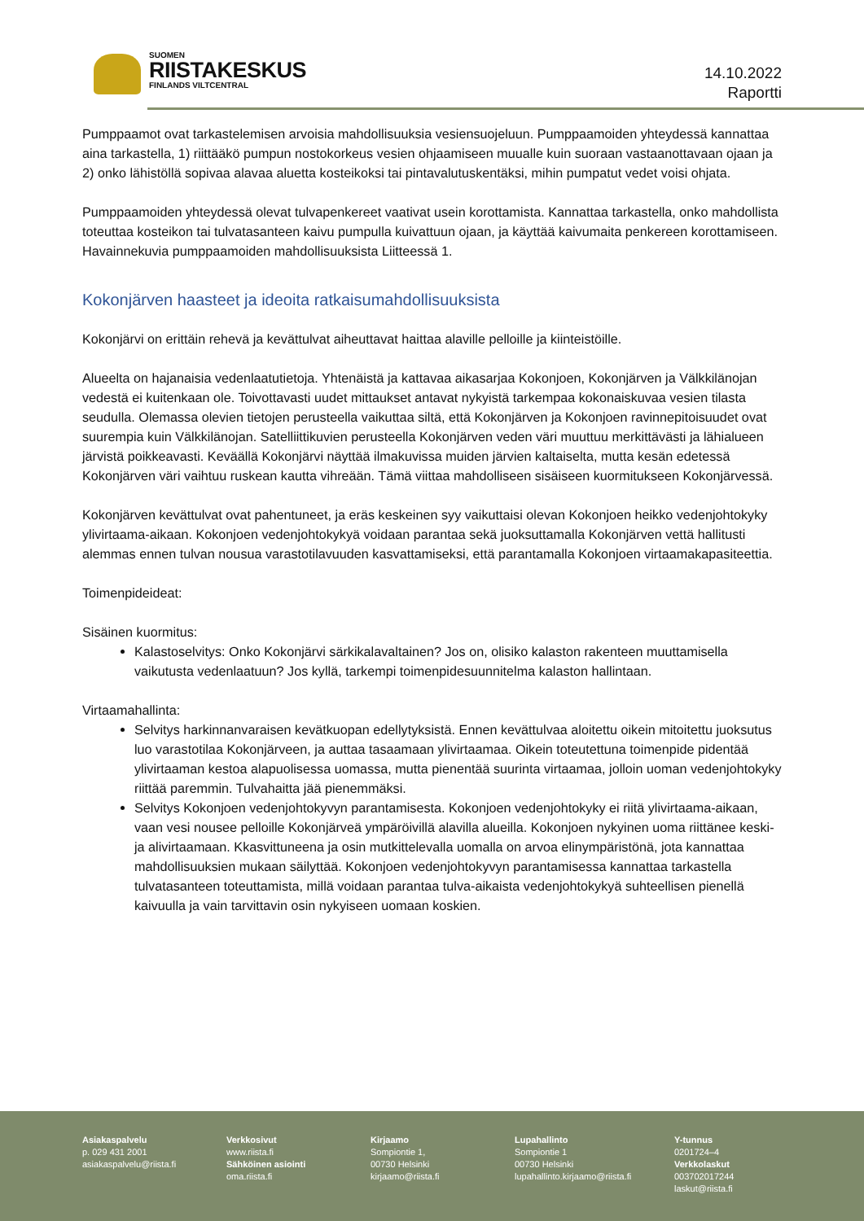SUOMEN
RIISTAKESKUS
FINLANDS VILTCENTRAL
14.10.2022
Raportti
Pumppaamot ovat tarkastelemisen arvoisia mahdollisuuksia vesiensuojeluun. Pumppaamoiden yhteydessä kannattaa aina tarkastella, 1) riittääkö pumpun nostokorkeus vesien ohjaamiseen muualle kuin suoraan vastaanottavaan ojaan ja 2) onko lähistöllä sopivaa alavaa aluetta kosteikoksi tai pintavalutuskentäksi, mihin pumpatut vedet voisi ohjata.
Pumppaamoiden yhteydessä olevat tulvapenkereet vaativat usein korottamista. Kannattaa tarkastella, onko mahdollista toteuttaa kosteikon tai tulvatasanteen kaivu pumpulla kuivattuun ojaan, ja käyttää kaivumaita penkereen korottamiseen. Havainnekuvia pumppaamoiden mahdollisuuksista Liitteessä 1.
Kokonjärven haasteet ja ideoita ratkaisumahdollisuuksista
Kokonjärvi on erittäin rehevä ja kevättulvat aiheuttavat haittaa alaville pelloille ja kiinteistöille.
Alueelta on hajanaisia vedenlaatutietoja. Yhtenäistä ja kattavaa aikasarjaa Kokonjoen, Kokonjärven ja Välkkilänojan vedestä ei kuitenkaan ole. Toivottavasti uudet mittaukset antavat nykyistä tarkempaa kokonaiskuvaa vesien tilasta seudulla. Olemassa olevien tietojen perusteella vaikuttaa siltä, että Kokonjärven ja Kokonjoen ravinnepitoisuudet ovat suurempia kuin Välkkilänojan. Satelliittikuvien perusteella Kokonjärven veden väri muuttuu merkittävästi ja lähialueen järvistä poikkeavasti. Keväällä Kokonjärvi näyttää ilmakuvissa muiden järvien kaltaiselta, mutta kesän edetessä Kokonjärven väri vaihtuu ruskean kautta vihreään. Tämä viittaa mahdolliseen sisäiseen kuormitukseen Kokonjärvessä.
Kokonjärven kevättulvat ovat pahentuneet, ja eräs keskeinen syy vaikuttaisi olevan Kokonjoen heikko vedenjohtokyky ylivirtaama-aikaan. Kokonjoen vedenjohtokykyä voidaan parantaa sekä juoksuttamalla Kokonjärven vettä hallitusti alemmas ennen tulvan nousua varastotilavuuden kasvattamiseksi, että parantamalla Kokonjoen virtaamakapasiteettia.
Toimenpideideat:
Sisäinen kuormitus:
Kalastoselvitys: Onko Kokonjärvi särkikalavaltainen? Jos on, olisiko kalaston rakenteen muuttamisella vaikutusta vedenlaatuun? Jos kyllä, tarkempi toimenpidesuunnitelma kalaston hallintaan.
Virtaamahallinta:
Selvitys harkinnanvaraisen kevätkuopan edellytyksistä. Ennen kevättulvaa aloitettu oikein mitoitettu juoksutus luo varastotilaa Kokonjärveen, ja auttaa tasaamaan ylivirtaamaa. Oikein toteutettuna toimenpide pidentää ylivirtaaman kestoa alapuolisessa uomassa, mutta pienentää suurinta virtaamaa, jolloin uoman vedenjohtokyky riittää paremmin. Tulvahaitta jää pienemmäksi.
Selvitys Kokonjoen vedenjohtokyvyn parantamisesta. Kokonjoen vedenjohtokyky ei riitä ylivirtaama-aikaan, vaan vesi nousee pelloille Kokonjärveä ympäröivillä alavilla alueilla. Kokonjoen nykyinen uoma riittänee keski- ja alivirtaamaan. Kkasvittuneena ja osin mutkittelevalla uomalla on arvoa elinympäristönä, jota kannattaa mahdollisuuksien mukaan säilyttää. Kokonjoen vedenjohtokyvyn parantamisessa kannattaa tarkastella tulvatasanteen toteuttamista, millä voidaan parantaa tulva-aikaista vedenjohtokykyä suhteellisen pienellä kaivuulla ja vain tarvittavin osin nykyiseen uomaan koskien.
Asiakaspalvelu
p. 029 431 2001
asiakaspalvelu@riista.fi
Verkkosivut
www.riista.fi
Sähköinen asiointi
oma.riista.fi
Kirjaamo
Sompiontie 1,
00730 Helsinki
kirjaamo@riista.fi
Lupahallinto
Sompiontie 1
00730 Helsinki
lupahallinto.kirjaamo@riista.fi
Y-tunnus
0201724–4
Verkkolaskut
003702017244
laskut@riista.fi